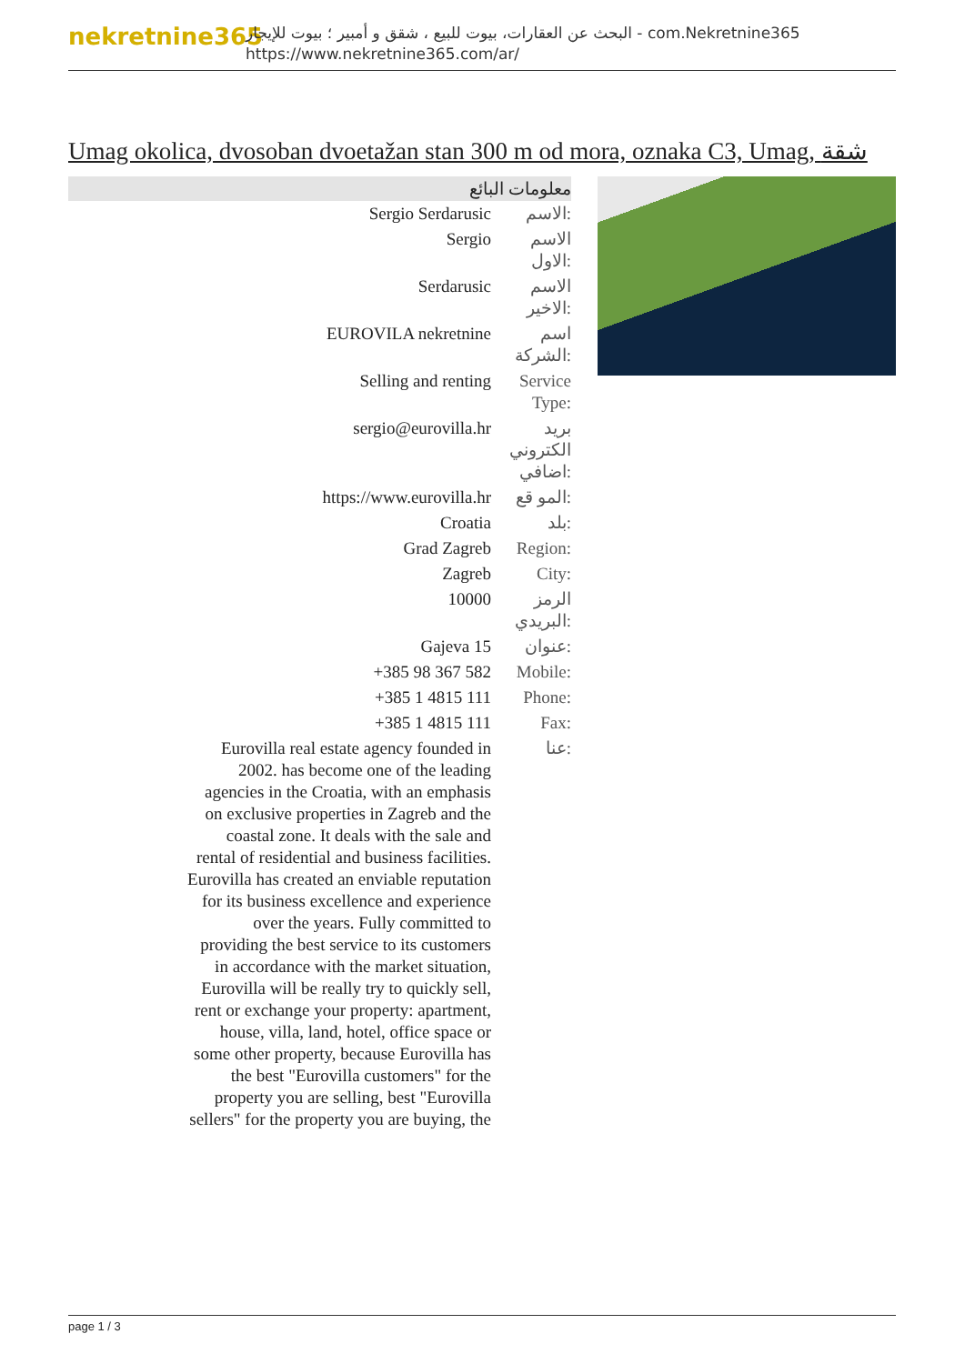nekretnine365
البحث عن العقارات، بيوت للبيع ، شقق و أمبير ؛ بيوت للإيجار - com.Nekretnine365
https://www.nekretnine365.com/ar/
Umag okolica, dvosoban dvoetažan stan 300 m od mora, oznaka C3, Umag, شقة
معلومات البائع
| Sergio Serdarusic | الاسم: |
| Sergio | الاسم الاول: |
| Serdarusic | الاسم الاخير: |
| EUROVILA nekretnine | اسم الشركة: |
| Selling and renting | Service Type: |
| sergio@eurovilla.hr | بريد الكتروني اضافي: |
| https://www.eurovilla.hr | المو قع: |
| Croatia | بلد: |
| Grad Zagreb | Region: |
| Zagreb | City: |
| 10000 | الرمز البريدي: |
| Gajeva 15 | عنوان: |
| +385 98 367 582 | Mobile: |
| +385 1 4815 111 | Phone: |
| +385 1 4815 111 | Fax: |
| Eurovilla real estate agency founded in 2002. has become one of the leading agencies in the Croatia, with an emphasis on exclusive properties in Zagreb and the coastal zone. It deals with the sale and rental of residential and business facilities. Eurovilla has created an enviable reputation for its business excellence and experience over the years. Fully committed to providing the best service to its customers in accordance with the market situation, Eurovilla will be really try to quickly sell, rent or exchange your property: apartment, house, villa, land, hotel, office space or some other property, because Eurovilla has the best "Eurovilla customers" for the property you are selling, best "Eurovilla sellers" for the property you are buying, the | عنا: |
page 1 / 3